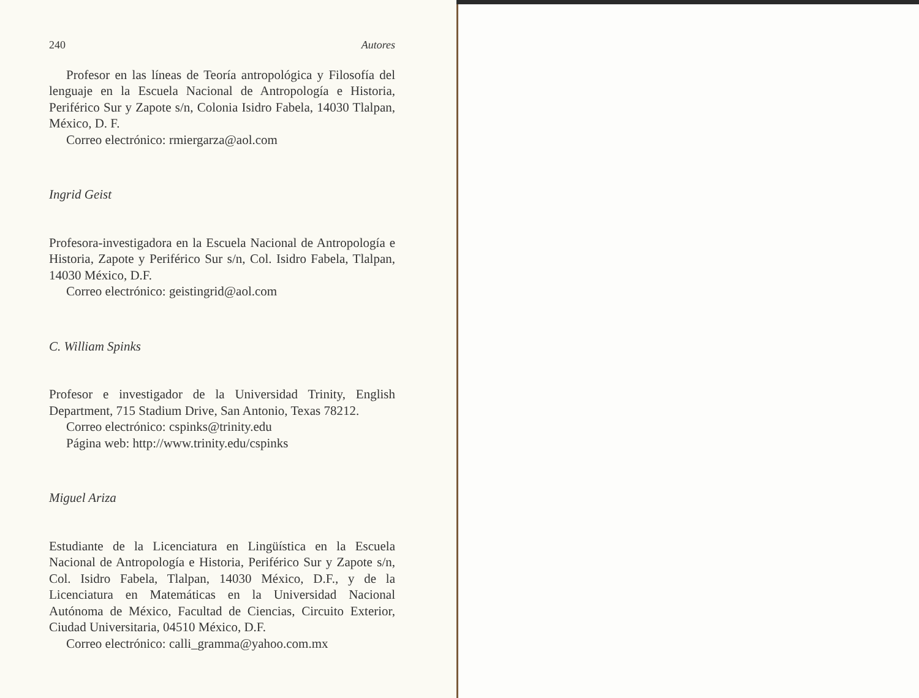240 Autores
Profesor en las líneas de Teoría antropológica y Filosofía del lenguaje en la Escuela Nacional de Antropología e Historia, Periférico Sur y Zapote s/n, Colonia Isidro Fabela, 14030 Tlalpan, México, D. F.
Correo electrónico: rmiergarza@aol.com
Ingrid Geist
Profesora-investigadora en la Escuela Nacional de Antropología e Historia, Zapote y Periférico Sur s/n, Col. Isidro Fabela, Tlalpan, 14030 México, D.F.
Correo electrónico: geistingrid@aol.com
C. William Spinks
Profesor e investigador de la Universidad Trinity, English Department, 715 Stadium Drive, San Antonio, Texas 78212.
Correo electrónico: cspinks@trinity.edu
Página web: http://www.trinity.edu/cspinks
Miguel Ariza
Estudiante de la Licenciatura en Lingüística en la Escuela Nacional de Antropología e Historia, Periférico Sur y Zapote s/n, Col. Isidro Fabela, Tlalpan, 14030 México, D.F., y de la Licenciatura en Matemáticas en la Universidad Nacional Autónoma de México, Facultad de Ciencias, Circuito Exterior, Ciudad Universitaria, 04510 México, D.F.
Correo electrónico: calli_gramma@yahoo.com.mx